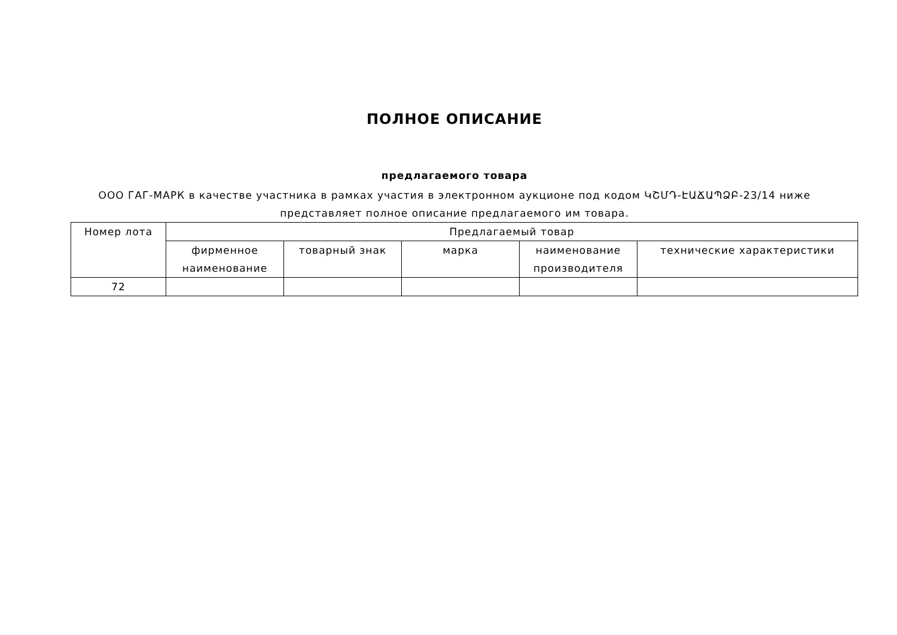ПОЛНОЕ ОПИСАНИЕ
предлагаемого товара
ООО ГАГ-МАРК в качестве участника в рамках участия в электронном аукционе под кодом ԿՇՄԴ-ԷԱՃԱՊՁԲ-23/14 ниже
представляет полное описание предлагаемого им товара.
| Номер лота | Предлагаемый товар | | | | |
| --- | --- | --- | --- | --- | --- |
| | фирменное наименование | товарный знак | марка | наименование производителя | технические характеристики |
| 72 | | | | | |